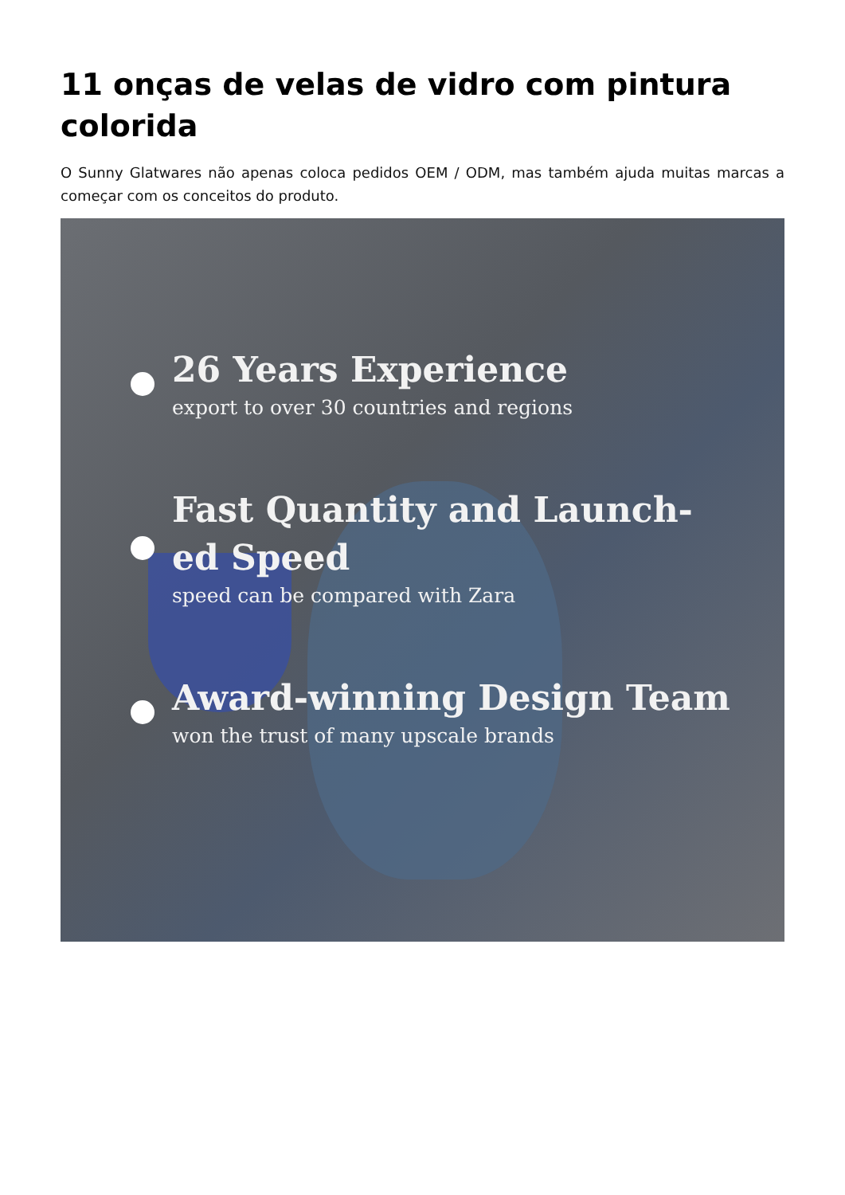11 onças de velas de vidro com pintura colorida
O Sunny Glatwares não apenas coloca pedidos OEM / ODM, mas também ajuda muitas marcas a começar com os conceitos do produto.
26 Years Experience
export to over 30 countries and regions
Fast Quantity and Launch-
ed Speed
speed can be compared with Zara
Award-winning Design Team
won the trust of many upscale brands